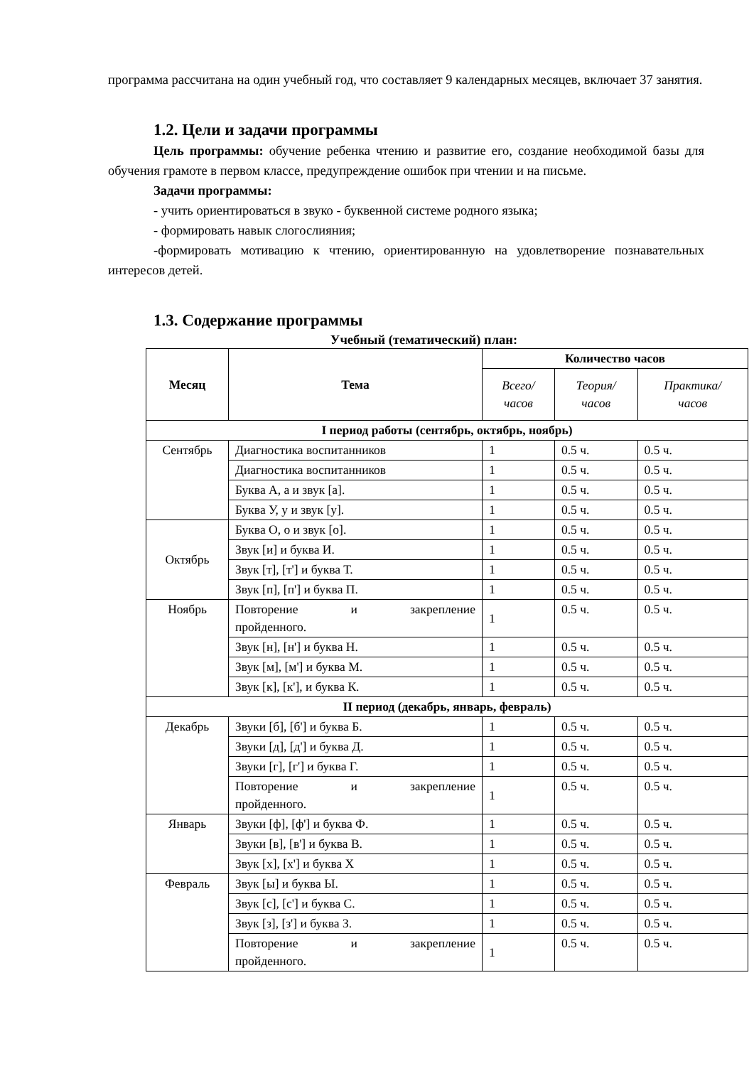программа рассчитана на один учебный год, что составляет 9 календарных месяцев, включает 37 занятия.
1.2. Цели и задачи программы
Цель программы: обучение ребенка чтению и развитие его, создание необходимой базы для обучения грамоте в первом классе, предупреждение ошибок при чтении и на письме.
Задачи программы:
- учить ориентироваться в звуко - буквенной системе родного языка;
- формировать навык слогослияния;
-формировать мотивацию к чтению, ориентированную на удовлетворение познавательных интересов детей.
1.3. Содержание программы
Учебный (тематический) план:
| Месяц | Тема | Количество часов | | |
| --- | --- | --- | --- | --- |
| | | Всего/ часов | Теория/ часов | Практика/ часов |
| I период работы (сентябрь, октябрь, ноябрь) | | | | |
| Сентябрь | Диагностика воспитанников | 1 | 0.5 ч. | 0.5 ч. |
| | Диагностика воспитанников | 1 | 0.5 ч. | 0.5 ч. |
| | Буква А, а и звук [а]. | 1 | 0.5 ч. | 0.5 ч. |
| | Буква У, у и звук [у]. | 1 | 0.5 ч. | 0.5 ч. |
| Октябрь | Буква О, о и звук [о]. | 1 | 0.5 ч. | 0.5 ч. |
| | Звук [и] и буква И. | 1 | 0.5 ч. | 0.5 ч. |
| | Звук [т], [т'] и буква Т. | 1 | 0.5 ч. | 0.5 ч. |
| | Звук [п], [п'] и буква П. | 1 | 0.5 ч. | 0.5 ч. |
| Ноябрь | Повторение и закрепление пройденного. | 1 | 0.5 ч. | 0.5 ч. |
| | Звук [н], [н'] и буква Н. | 1 | 0.5 ч. | 0.5 ч. |
| | Звук [м], [м'] и буква М. | 1 | 0.5 ч. | 0.5 ч. |
| | Звук [к], [к'], и буква К. | 1 | 0.5 ч. | 0.5 ч. |
| II период (декабрь, январь, февраль) | | | | |
| Декабрь | Звуки [б], [б'] и буква Б. | 1 | 0.5 ч. | 0.5 ч. |
| | Звуки [д], [д'] и буква Д. | 1 | 0.5 ч. | 0.5 ч. |
| | Звуки [г], [г'] и буква Г. | 1 | 0.5 ч. | 0.5 ч. |
| | Повторение и закрепление пройденного. | 1 | 0.5 ч. | 0.5 ч. |
| Январь | Звуки [ф], [ф'] и буква Ф. | 1 | 0.5 ч. | 0.5 ч. |
| | Звуки [в], [в'] и буква В. | 1 | 0.5 ч. | 0.5 ч. |
| | Звук [х], [х'] и буква Х | 1 | 0.5 ч. | 0.5 ч. |
| Февраль | Звук [ы] и буква Ы. | 1 | 0.5 ч. | 0.5 ч. |
| | Звук [с], [с'] и буква С. | 1 | 0.5 ч. | 0.5 ч. |
| | Звук [з], [з'] и буква З. | 1 | 0.5 ч. | 0.5 ч. |
| | Повторение и закрепление пройденного. | 1 | 0.5 ч. | 0.5 ч. |